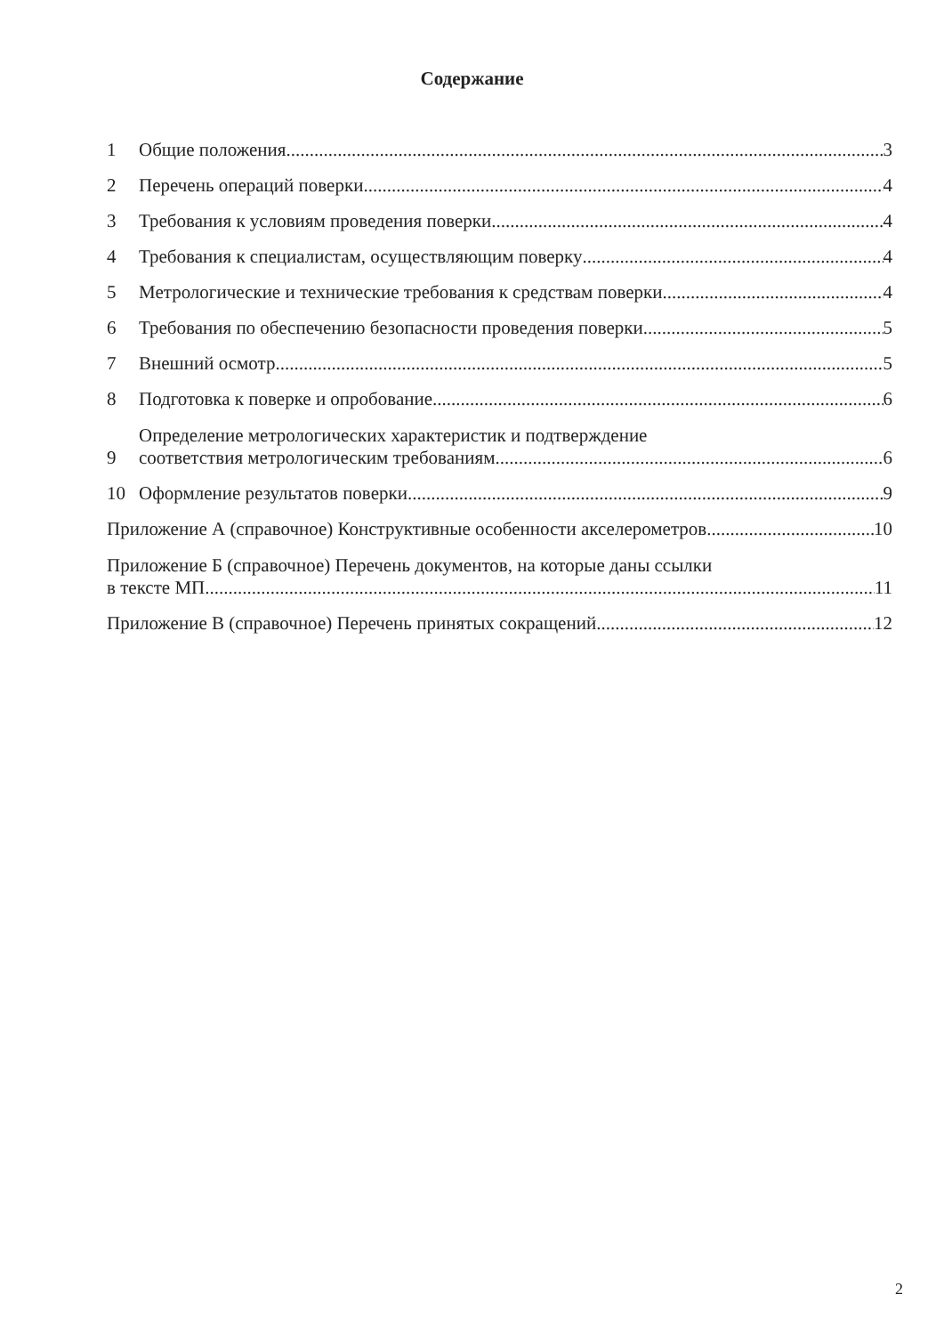Содержание
1 Общие положения 3
2 Перечень операций поверки 4
3 Требования к условиям проведения поверки 4
4 Требования к специалистам, осуществляющим поверку 4
5 Метрологические и технические требования к средствам поверки 4
6 Требования по обеспечению безопасности проведения поверки 5
7 Внешний осмотр 5
8 Подготовка к поверке и опробование 6
9 Определение метрологических характеристик и подтверждение
соответствия метрологическим требованиям 6
10 Оформление результатов поверки 9
Приложение А (справочное) Конструктивные особенности акселерометров 10
Приложение Б (справочное) Перечень документов, на которые даны ссылки
в тексте МП 11
Приложение В (справочное) Перечень принятых сокращений 12
2